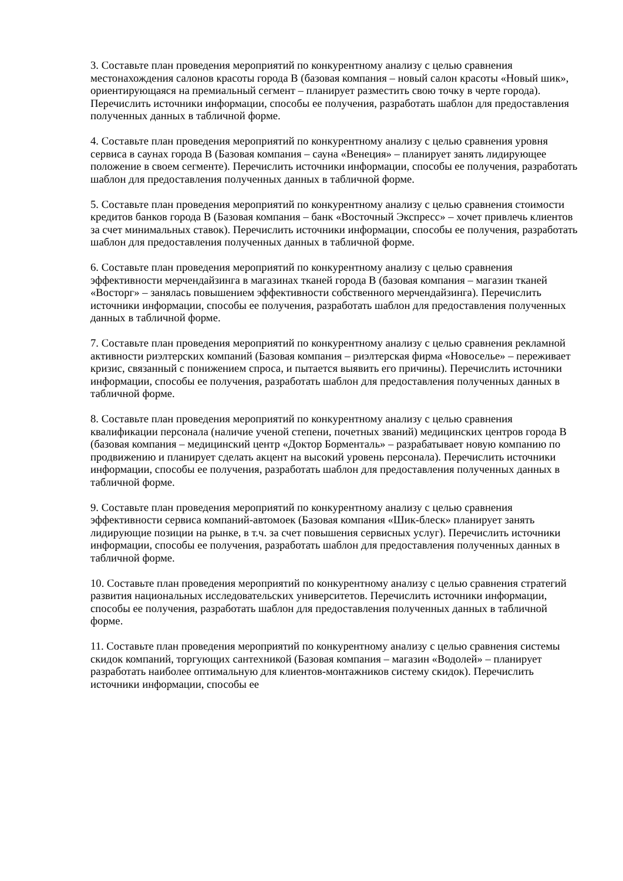3. Составьте план проведения мероприятий по конкурентному анализу с целью сравнения местонахождения салонов красоты города В (базовая компания – новый салон красоты «Новый шик», ориентирующаяся на премиальный сегмент – планирует разместить свою точку в черте города). Перечислить источники информации, способы ее получения, разработать шаблон для предоставления полученных данных в табличной форме.
4. Составьте план проведения мероприятий по конкурентному анализу с целью сравнения уровня сервиса в саунах города В (Базовая компания – сауна «Венеция» – планирует занять лидирующее положение в своем сегменте). Перечислить источники информации, способы ее получения, разработать шаблон для предоставления полученных данных в табличной форме.
5. Составьте план проведения мероприятий по конкурентному анализу с целью сравнения стоимости кредитов банков города В (Базовая компания – банк «Восточный Экспресс» – хочет привлечь клиентов за счет минимальных ставок). Перечислить источники информации, способы ее получения, разработать шаблон для предоставления полученных данных в табличной форме.
6. Составьте план проведения мероприятий по конкурентному анализу с целью сравнения эффективности мерчендайзинга в магазинах тканей города В (базовая компания – магазин тканей «Восторг» – занялась повышением эффективности собственного мерчендайзинга). Перечислить источники информации, способы ее получения, разработать шаблон для предоставления полученных данных в табличной форме.
7. Составьте план проведения мероприятий по конкурентному анализу с целью сравнения рекламной активности риэлтерских компаний (Базовая компания – риэлтерская фирма «Новоселье» – переживает кризис, связанный с понижением спроса, и пытается выявить его причины). Перечислить источники информации, способы ее получения, разработать шаблон для предоставления полученных данных в табличной форме.
8. Составьте план проведения мероприятий по конкурентному анализу с целью сравнения квалификации персонала (наличие ученой степени, почетных званий) медицинских центров города В (базовая компания – медицинский центр «Доктор Борменталь» – разрабатывает новую компанию по продвижению и планирует сделать акцент на высокий уровень персонала). Перечислить источники информации, способы ее получения, разработать шаблон для предоставления полученных данных в табличной форме.
9. Составьте план проведения мероприятий по конкурентному анализу с целью сравнения эффективности сервиса компаний-автомоек (Базовая компания «Шик-блеск» планирует занять лидирующие позиции на рынке, в т.ч. за счет повышения сервисных услуг). Перечислить источники информации, способы ее получения, разработать шаблон для предоставления полученных данных в табличной форме.
10. Составьте план проведения мероприятий по конкурентному анализу с целью сравнения стратегий развития национальных исследовательских университетов. Перечислить источники информации, способы ее получения, разработать шаблон для предоставления полученных данных в табличной форме.
11. Составьте план проведения мероприятий по конкурентному анализу с целью сравнения системы скидок компаний, торгующих сантехникой (Базовая компания – магазин «Водолей» – планирует разработать наиболее оптимальную для клиентов-монтажников систему скидок). Перечислить источники информации, способы ее